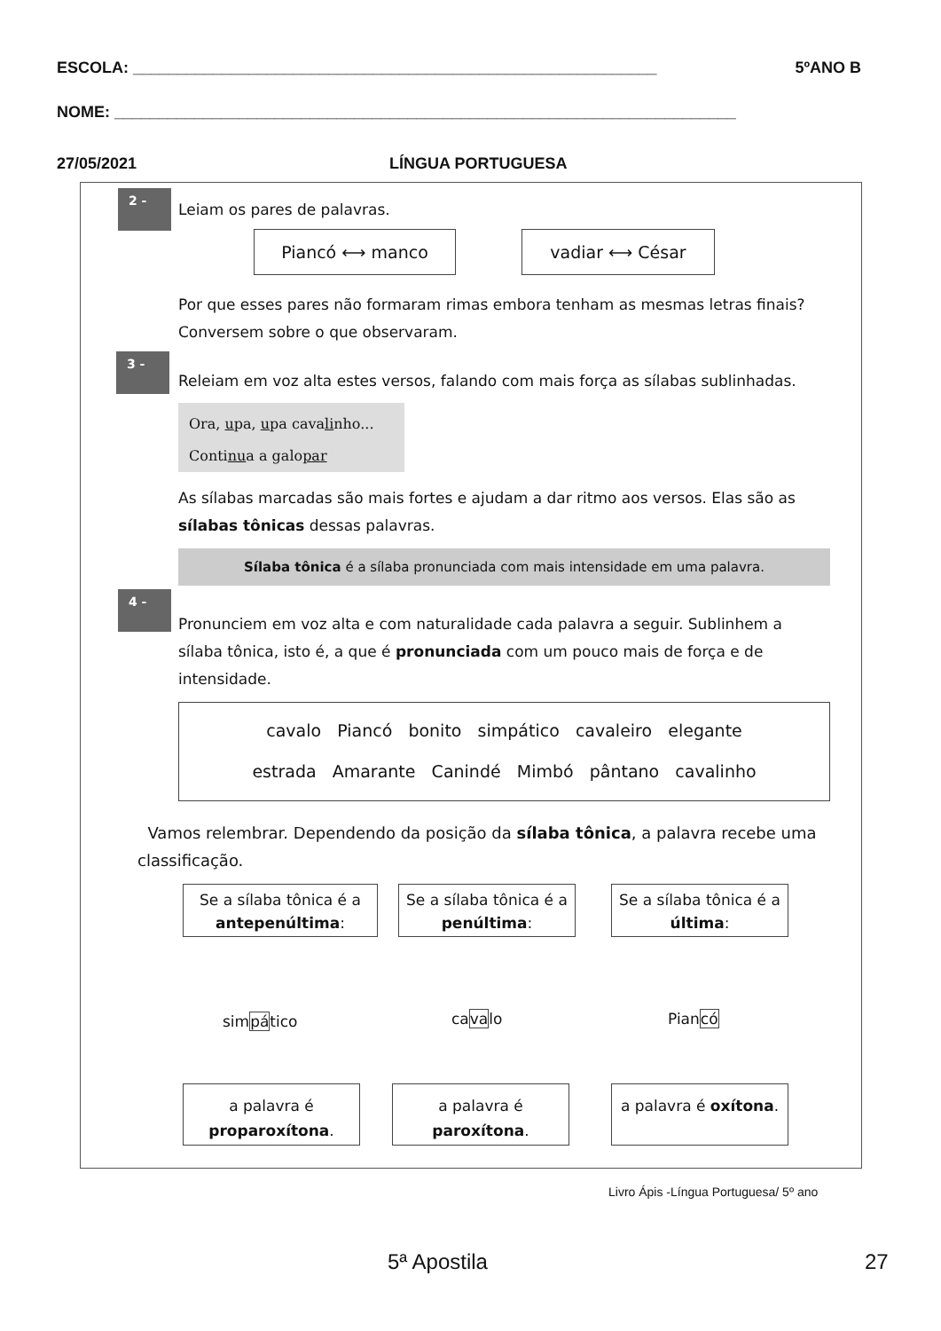ESCOLA: ___________________________________________________________ 5ºANO B
NOME: ______________________________________________________________________
27/05/2021 LÍNGUA PORTUGUESA
2 -
Leiam os pares de palavras.
Piancó ⟷ manco vadiar ⟷ César
Por que esses pares não formaram rimas embora tenham as mesmas letras finais? Conversem sobre o que observaram.
3 -
Releiam em voz alta estes versos, falando com mais força as sílabas sublinhadas.
Ora, upa, upa cavalinho...
Continua a galopar
As sílabas marcadas são mais fortes e ajudam a dar ritmo aos versos. Elas são as sílabas tônicas dessas palavras.
Sílaba tônica é a sílaba pronunciada com mais intensidade em uma palavra.
4 -
Pronunciem em voz alta e com naturalidade cada palavra a seguir. Sublinhem a sílaba tônica, isto é, a que é pronunciada com um pouco mais de força e de intensidade.
cavalo Piancó bonito simpático cavaleiro elegante
estrada Amarante Canindé Mimbó pântano cavalinho
Vamos relembrar. Dependendo da posição da sílaba tônica, a palavra recebe uma classificação.
Se a sílaba tônica é a antepenúltima:
Se a sílaba tônica é a penúltima:
Se a sílaba tônica é a última:
simpático cavalo Piancó
a palavra é proparoxítona.
a palavra é paroxítona.
a palavra é oxítona.
Livro Ápis -Língua Portuguesa/ 5º ano
5ª Apostila 27